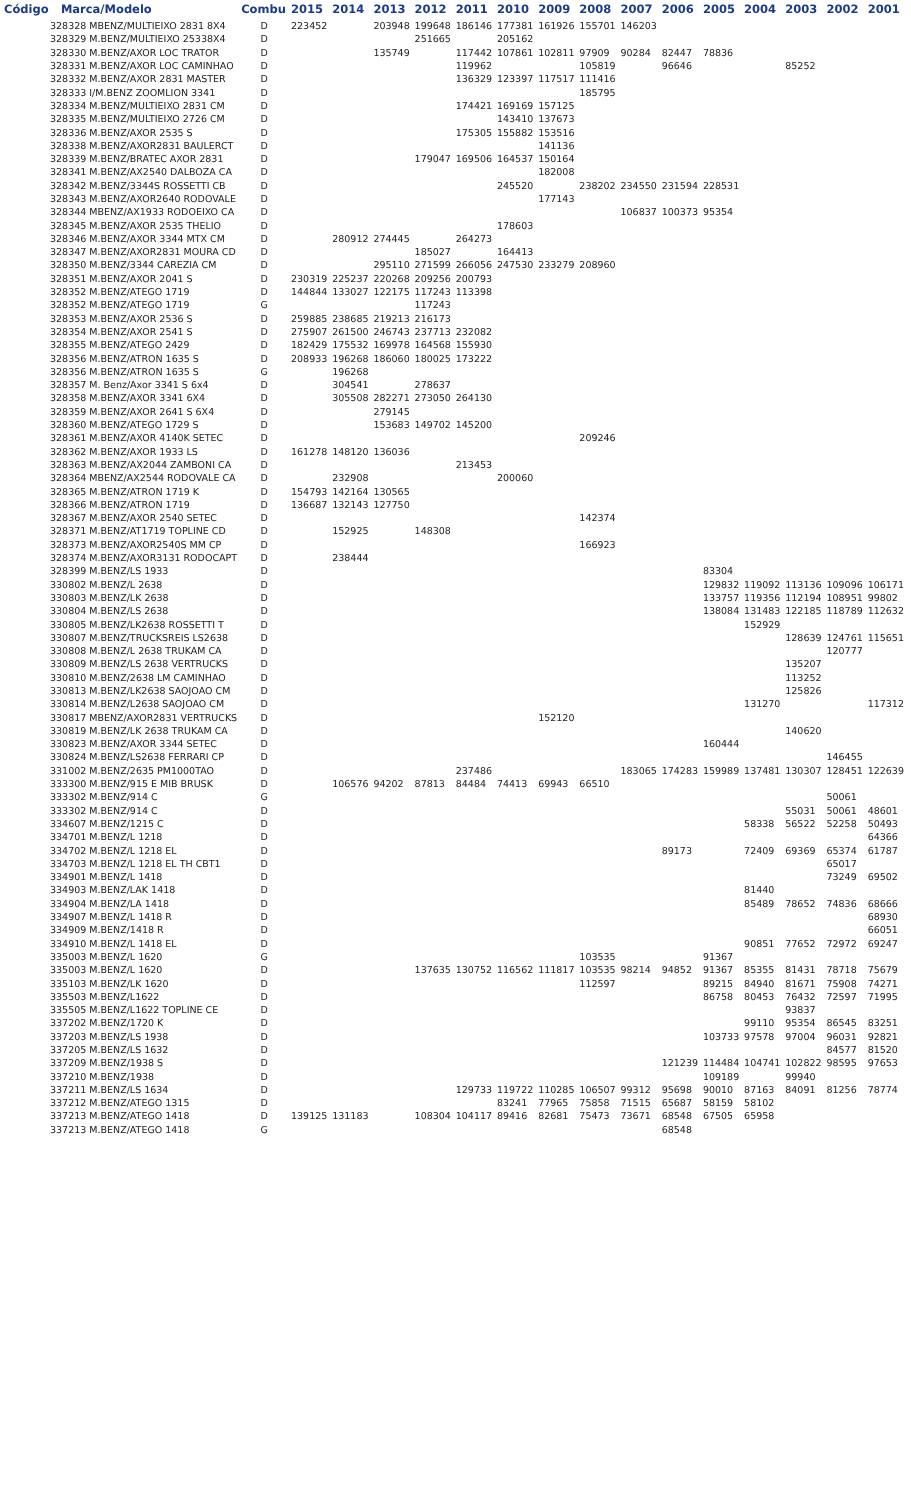| Código | Marca/Modelo | Combu | 2015 | 2014 | 2013 | 2012 | 2011 | 2010 | 2009 | 2008 | 2007 | 2006 | 2005 | 2004 | 2003 | 2002 | 2001 |
| --- | --- | --- | --- | --- | --- | --- | --- | --- | --- | --- | --- | --- | --- | --- | --- | --- | --- |
| 328328 MBENZ/MULTIEIXO 2831 8X4 | | D | 223452 | | 203948 | 199648 | 186146 | 177381 | 161926 | 155701 | 146203 | | | | | | |
| 328329 M.BENZ/MULTIEIXO 25338X4 | | D | | | | 251665 | | 205162 | | | | | | | | | |
| 328330 M.BENZ/AXOR LOC TRATOR | | D | | | 135749 | | 117442 | 107861 | 102811 | 97909 | 90284 | 82447 | 78836 | | | | |
| 328331 M.BENZ/AXOR LOC CAMINHAO | | D | | | | | 119962 | | | 105819 | | 96646 | | | 85252 | | |
| 328332 M.BENZ/AXOR 2831 MASTER | | D | | | | | 136329 | 123397 | 117517 | 111416 | | | | | | | |
| 328333 I/M.BENZ ZOOMLION 3341 | | D | | | | | | | | 185795 | | | | | | | |
| 328334 M.BENZ/MULTIEIXO 2831 CM | | D | | | | | 174421 | 169169 | 157125 | | | | | | | | |
| 328335 M.BENZ/MULTIEIXO 2726 CM | | D | | | | | | 143410 | 137673 | | | | | | | | |
| 328336 M.BENZ/AXOR 2535 S | | D | | | | | 175305 | 155882 | 153516 | | | | | | | | |
| 328338 M.BENZ/AXOR2831 BAULERCT | | D | | | | | | | 141136 | | | | | | | | |
| 328339 M.BENZ/BRATEC AXOR 2831 | | D | | | | 179047 | 169506 | 164537 | 150164 | | | | | | | | |
| 328341 M.BENZ/AX2540 DALBOZA CA | | D | | | | | | | 182008 | | | | | | | | |
| 328342 M.BENZ/3344S ROSSETTI CB | | D | | | | | | 245520 | | 238202 | 234550 | 231594 | 228531 | | | | |
| 328343 M.BENZ/AXOR2640 RODOVALE | | D | | | | | | | 177143 | | | | | | | | |
| 328344 MBENZ/AX1933 RODOEIXO CA | | D | | | | | | | | | 106837 | 100373 | 95354 | | | | |
| 328345 M.BENZ/AXOR 2535 THELIO | | D | | | | | | 178603 | | | | | | | | | |
| 328346 M.BENZ/AXOR 3344 MTX CM | | D | | 280912 | 274445 | | 264273 | | | | | | | | | | |
| 328347 M.BENZ/AXOR2831 MOURA CD | | D | | | | 185027 | | 164413 | | | | | | | | | |
| 328350 M.BENZ/3344 CAREZIA CM | | D | | | 295110 | 271599 | 266056 | 247530 | 233279 | 208960 | | | | | | | |
| 328351 M.BENZ/AXOR 2041 S | | D | 230319 | 225237 | 220268 | 209256 | 200793 | | | | | | | | | | |
| 328352 M.BENZ/ATEGO 1719 | | D | 144844 | 133027 | 122175 | 117243 | 113398 | | | | | | | | | | |
| 328352 M.BENZ/ATEGO 1719 | | G | | | | 117243 | | | | | | | | | | | |
| 328353 M.BENZ/AXOR 2536 S | | D | 259885 | 238685 | 219213 | 216173 | | | | | | | | | | | |
| 328354 M.BENZ/AXOR 2541 S | | D | 275907 | 261500 | 246743 | 237713 | 232082 | | | | | | | | | | |
| 328355 M.BENZ/ATEGO 2429 | | D | 182429 | 175532 | 169978 | 164568 | 155930 | | | | | | | | | | |
| 328356 M.BENZ/ATRON 1635 S | | D | 208933 | 196268 | 186060 | 180025 | 173222 | | | | | | | | | | |
| 328356 M.BENZ/ATRON 1635 S | | G | | 196268 | | | | | | | | | | | | | |
| 328357 M. Benz/Axor 3341 S 6x4 | | D | | 304541 | | 278637 | | | | | | | | | | | |
| 328358 M.BENZ/AXOR 3341 6X4 | | D | | 305508 | 282271 | 273050 | 264130 | | | | | | | | | | |
| 328359 M.BENZ/AXOR 2641 S 6X4 | | D | | | 279145 | | | | | | | | | | | | |
| 328360 M.BENZ/ATEGO 1729 S | | D | | | 153683 | 149702 | 145200 | | | | | | | | | | |
| 328361 M.BENZ/AXOR 4140K SETEC | | D | | | | | | | | 209246 | | | | | | | |
| 328362 M.BENZ/AXOR 1933 LS | | D | 161278 | 148120 | 136036 | | | | | | | | | | | | |
| 328363 M.BENZ/AX2044 ZAMBONI CA | | D | | | | | 213453 | | | | | | | | | | |
| 328364 MBENZ/AX2544 RODOVALE CA | | D | | 232908 | | | | 200060 | | | | | | | | | |
| 328365 M.BENZ/ATRON 1719 K | | D | 154793 | 142164 | 130565 | | | | | | | | | | | | |
| 328366 M.BENZ/ATRON 1719 | | D | 136687 | 132143 | 127750 | | | | | | | | | | | | |
| 328367 M.BENZ/AXOR 2540 SETEC | | D | | | | | | | | 142374 | | | | | | | |
| 328371 M.BENZ/AT1719 TOPLINE CD | | D | | 152925 | | 148308 | | | | | | | | | | | |
| 328373 M.BENZ/AXOR2540S MM CP | | D | | | | | | | | 166923 | | | | | | | |
| 328374 M.BENZ/AXOR3131 RODOCAPT | | D | | 238444 | | | | | | | | | | | | | |
| 328399 M.BENZ/LS 1933 | | D | | | | | | | | | | | 83304 | | | | |
| 330802 M.BENZ/L 2638 | | D | | | | | | | | | | | 129832 | 119092 | 113136 | 109096 | 106171 |
| 330803 M.BENZ/LK 2638 | | D | | | | | | | | | | | 133757 | 119356 | 112194 | 108951 | 99802 |
| 330804 M.BENZ/LS 2638 | | D | | | | | | | | | | | 138084 | 131483 | 122185 | 118789 | 112632 |
| 330805 M.BENZ/LK2638 ROSSETTI T | | D | | | | | | | | | | | | 152929 | | | |
| 330807 M.BENZ/TRUCKSREIS LS2638 | | D | | | | | | | | | | | | | 128639 | 124761 | 115651 |
| 330808 M.BENZ/L 2638 TRUKAM CA | | D | | | | | | | | | | | | | | 120777 | |
| 330809 M.BENZ/LS 2638 VERTRUCKS | | D | | | | | | | | | | | | | 135207 | | |
| 330810 M.BENZ/2638 LM CAMINHAO | | D | | | | | | | | | | | | | 113252 | | |
| 330813 M.BENZ/LK2638 SAOJOAO CM | | D | | | | | | | | | | | | | 125826 | | |
| 330814 M.BENZ/L2638 SAOJOAO CM | | D | | | | | | | | | | | | 131270 | | | 117312 |
| 330817 MBENZ/AXOR2831 VERTRUCKS | | D | | | | | | | 152120 | | | | | | | | |
| 330819 M.BENZ/LK 2638 TRUKAM CA | | D | | | | | | | | | | | | | 140620 | | |
| 330823 M.BENZ/AXOR 3344 SETEC | | D | | | | | | | | | | | 160444 | | | | |
| 330824 M.BENZ/LS2638 FERRARI CP | | D | | | | | | | | | | | | | | 146455 | |
| 331002 M.BENZ/2635 PM1000TAO | | D | | | | | 237486 | | | | 183065 | 174283 | 159989 | 137481 | 130307 | 128451 | 122639 |
| 333300 M.BENZ/915 E MIB BRUSK | | D | | 106576 | 94202 | 87813 | 84484 | 74413 | 69943 | 66510 | | | | | | | |
| 333302 M.BENZ/914 C | | G | | | | | | | | | | | | | | 50061 | |
| 333302 M.BENZ/914 C | | D | | | | | | | | | | | | | 55031 | 50061 | 48601 |
| 334607 M.BENZ/1215 C | | D | | | | | | | | | | | | 58338 | 56522 | 52258 | 50493 |
| 334701 M.BENZ/L 1218 | | D | | | | | | | | | | | | | | | 64366 |
| 334702 M.BENZ/L 1218 EL | | D | | | | | | | | | | 89173 | | 72409 | 69369 | 65374 | 61787 |
| 334703 M.BENZ/L 1218 EL TH CBT1 | | D | | | | | | | | | | | | | | 65017 | |
| 334901 M.BENZ/L 1418 | | D | | | | | | | | | | | | | | 73249 | 69502 |
| 334903 M.BENZ/LAK 1418 | | D | | | | | | | | | | | | 81440 | | | |
| 334904 M.BENZ/LA 1418 | | D | | | | | | | | | | | | 85489 | 78652 | 74836 | 68666 |
| 334907 M.BENZ/L 1418 R | | D | | | | | | | | | | | | | | | 68930 |
| 334909 M.BENZ/1418 R | | D | | | | | | | | | | | | | | | 66051 |
| 334910 M.BENZ/L 1418 EL | | D | | | | | | | | | | | | 90851 | 77652 | 72972 | 69247 |
| 335003 M.BENZ/L 1620 | | G | | | | | | | | 103535 | | | 91367 | | | | |
| 335003 M.BENZ/L 1620 | | D | | | | 137635 | 130752 | 116562 | 111817 | 103535 | 98214 | 94852 | 91367 | 85355 | 81431 | 78718 | 75679 |
| 335103 M.BENZ/LK 1620 | | D | | | | | | | | 112597 | | | 89215 | 84940 | 81671 | 75908 | 74271 |
| 335503 M.BENZ/L1622 | | D | | | | | | | | | | | 86758 | 80453 | 76432 | 72597 | 71995 |
| 335505 M.BENZ/L1622 TOPLINE CE | | D | | | | | | | | | | | | | 93837 | | |
| 337202 M.BENZ/1720 K | | D | | | | | | | | | | | | 99110 | 95354 | 86545 | 83251 |
| 337203 M.BENZ/LS 1938 | | D | | | | | | | | | | | 103733 | 97578 | 97004 | 96031 | 92821 |
| 337205 M.BENZ/LS 1632 | | D | | | | | | | | | | | | | | 84577 | 81520 |
| 337209 M.BENZ/1938 S | | D | | | | | | | | | | 121239 | 114484 | 104741 | 102822 | 98595 | 97653 |
| 337210 M.BENZ/1938 | | D | | | | | | | | | | | 109189 | | 99940 | | |
| 337211 M.BENZ/LS 1634 | | D | | | | | 129733 | 119722 | 110285 | 106507 | 99312 | 95698 | 90010 | 87163 | 84091 | 81256 | 78774 |
| 337212 M.BENZ/ATEGO 1315 | | D | | | | | | 83241 | 77965 | 75858 | 71515 | 65687 | 58159 | 58102 | | | |
| 337213 M.BENZ/ATEGO 1418 | | D | 139125 | 131183 | | 108304 | 104117 | 89416 | 82681 | 75473 | 73671 | 68548 | 67505 | 65958 | | | |
| 337213 M.BENZ/ATEGO 1418 | | G | | | | | | | | | | 68548 | | | | | |